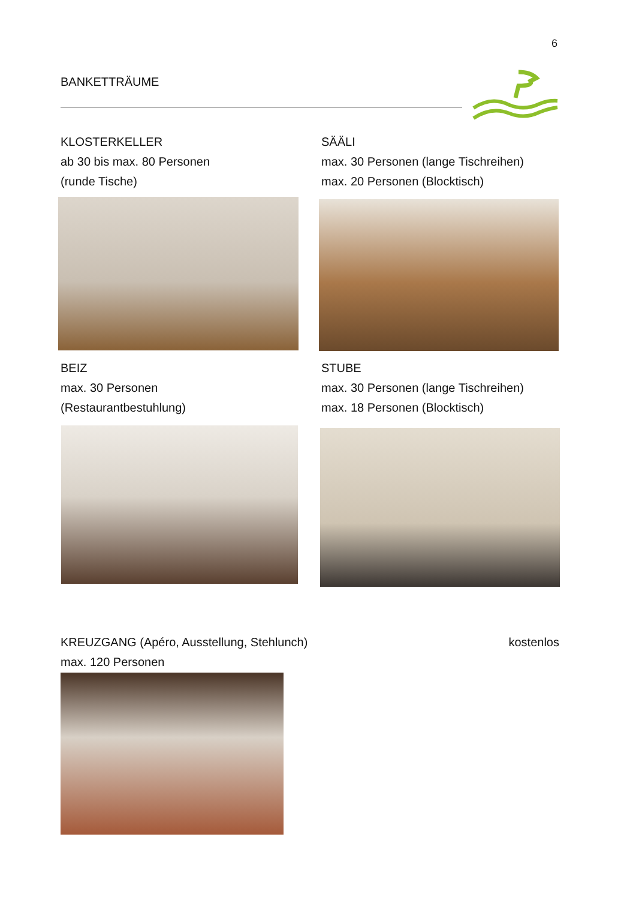6
BANKETTRÄUME
KLOSTERKELLER
ab 30 bis max. 80 Personen
(runde Tische)
SÄÄLI
max. 30 Personen (lange Tischreihen)
max. 20 Personen (Blocktisch)
BEIZ
max. 30 Personen
(Restaurantbestuhlung)
STUBE
max. 30 Personen (lange Tischreihen)
max. 18 Personen (Blocktisch)
KREUZGANG (Apéro, Ausstellung, Stehlunch)
max. 120 Personen kostenlos